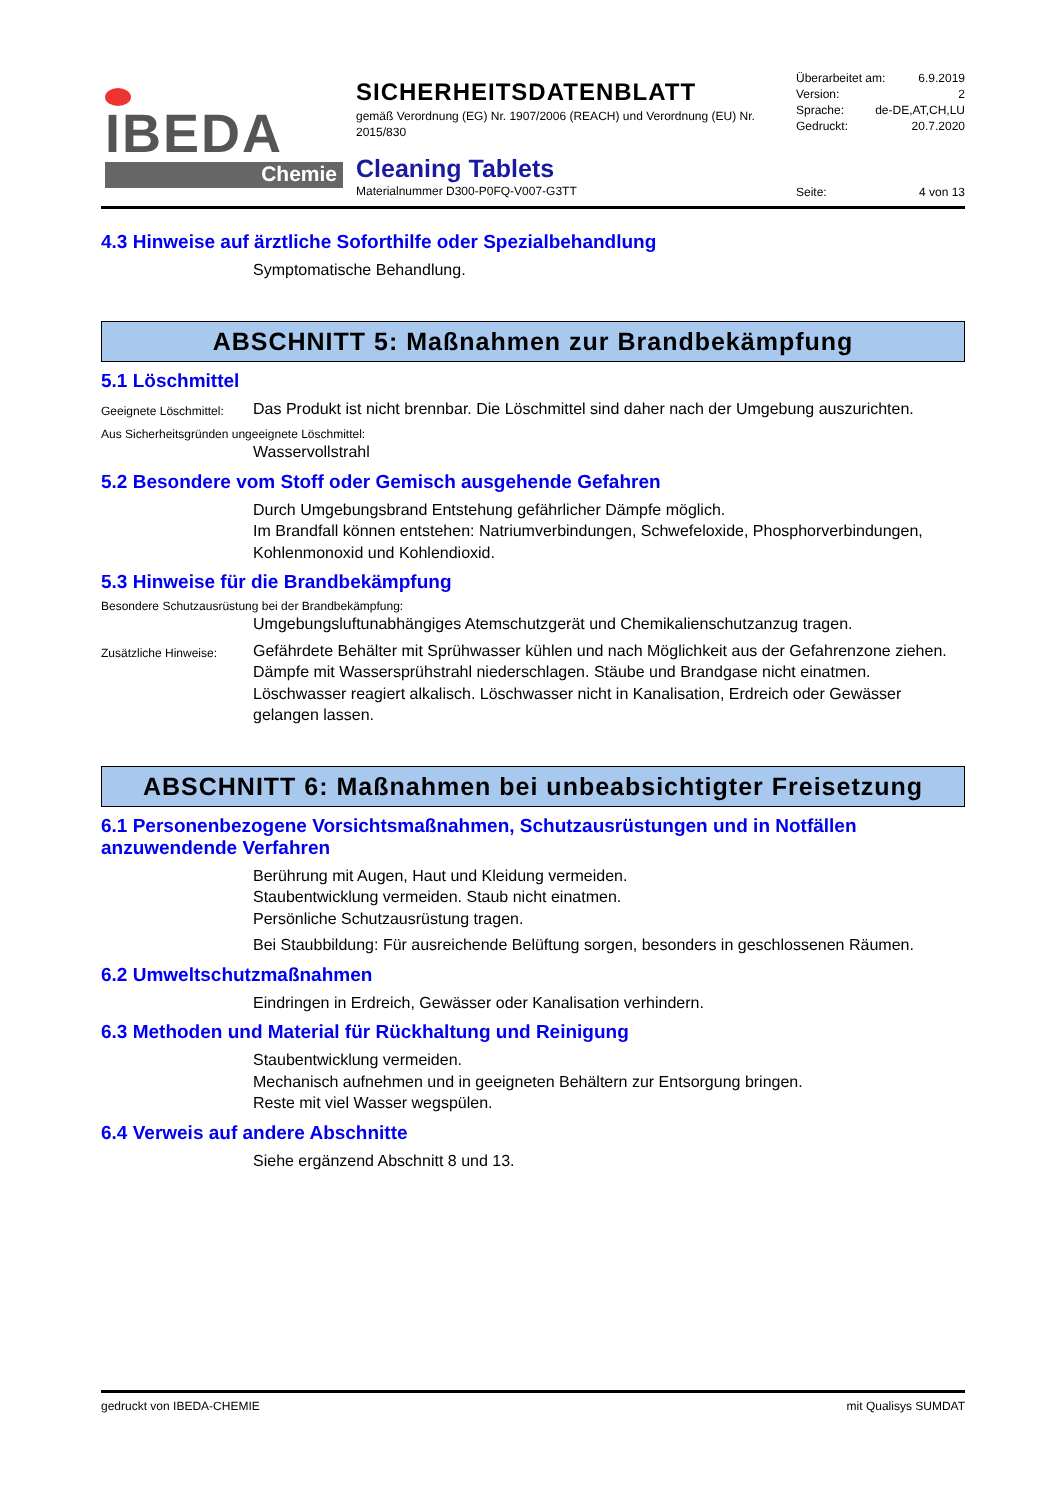IBEDA
Chemie
SICHERHEITSDATENBLATT
gemäß Verordnung (EG) Nr. 1907/2006 (REACH) und Verordnung (EU) Nr. 2015/830
Cleaning Tablets
Materialnummer D300-P0FQ-V007-G3TT
Überarbeitet am: 6.9.2019
Version: 2
Sprache: de-DE,AT,CH,LU
Gedruckt: 20.7.2020
Seite: 4 von 13
4.3 Hinweise auf ärztliche Soforthilfe oder Spezialbehandlung
Symptomatische Behandlung.
ABSCHNITT 5: Maßnahmen zur Brandbekämpfung
5.1 Löschmittel
Geeignete Löschmittel:
Das Produkt ist nicht brennbar. Die Löschmittel sind daher nach der Umgebung auszurichten.
Aus Sicherheitsgründen ungeeignete Löschmittel:
Wasservollstrahl
5.2 Besondere vom Stoff oder Gemisch ausgehende Gefahren
Durch Umgebungsbrand Entstehung gefährlicher Dämpfe möglich.
Im Brandfall können entstehen: Natriumverbindungen, Schwefeloxide, Phosphorverbindungen, Kohlenmonoxid und Kohlendioxid.
5.3 Hinweise für die Brandbekämpfung
Besondere Schutzausrüstung bei der Brandbekämpfung:
Umgebungsluftunabhängiges Atemschutzgerät und Chemikalienschutzanzug tragen.
Zusätzliche Hinweise:
Gefährdete Behälter mit Sprühwasser kühlen und nach Möglichkeit aus der Gefahrenzone ziehen. Dämpfe mit Wassersprühstrahl niederschlagen. Stäube und Brandgase nicht einatmen. Löschwasser reagiert alkalisch. Löschwasser nicht in Kanalisation, Erdreich oder Gewässer gelangen lassen.
ABSCHNITT 6: Maßnahmen bei unbeabsichtigter Freisetzung
6.1 Personenbezogene Vorsichtsmaßnahmen, Schutzausrüstungen und in Notfällen anzuwendende Verfahren
Berührung mit Augen, Haut und Kleidung vermeiden.
Staubentwicklung vermeiden. Staub nicht einatmen.
Persönliche Schutzausrüstung tragen.
Bei Staubbildung: Für ausreichende Belüftung sorgen, besonders in geschlossenen Räumen.
6.2 Umweltschutzmaßnahmen
Eindringen in Erdreich, Gewässer oder Kanalisation verhindern.
6.3 Methoden und Material für Rückhaltung und Reinigung
Staubentwicklung vermeiden.
Mechanisch aufnehmen und in geeigneten Behältern zur Entsorgung bringen.
Reste mit viel Wasser wegspülen.
6.4 Verweis auf andere Abschnitte
Siehe ergänzend Abschnitt 8 und 13.
gedruckt von IBEDA-CHEMIE mit Qualisys SUMDAT